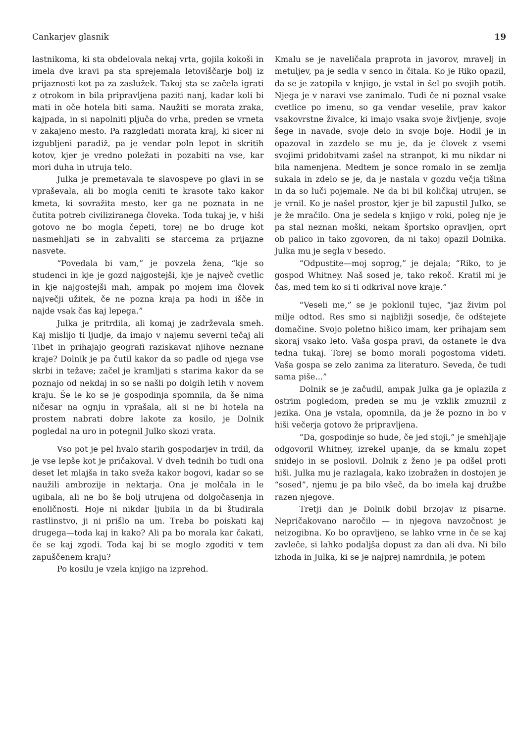Cankarjev glasnik 19
lastnikoma, ki sta obdelovala nekaj vrta, gojila kokoši in imela dve kravi pa sta sprejemala letoviščarje bolj iz prijaznosti kot pa za zaslužek. Takoj sta se začela igrati z otrokom in bila pripravljena paziti nanj, kadar koli bi mati in oče hotela biti sama. Naužiti se morata zraka, kajpada, in si napolniti pljuča do vrha, preden se vrneta v zakajeno mesto. Pa razgledati morata kraj, ki sicer ni izgubljeni paradiž, pa je vendar poln lepot in skritih kotov, kjer je vredno poležati in pozabiti na vse, kar mori duha in utruja telo.
Julka je premetavala te slavospeve po glavi in se vpraševala, ali bo mogla ceniti te krasote tako kakor kmeta, ki sovražita mesto, ker ga ne poznata in ne čutita potreb civiliziranega človeka. Toda tukaj je, v hiši gotovo ne bo mogla čepeti, torej ne bo druge kot nasmehljati se in zahvaliti se starcema za prijazne nasvete.
“Povedala bi vam,” je povzela žena, “kje so studenci in kje je gozd najgostejši, kje je največ cvetlic in kje najgostejši mah, ampak po mojem ima človek največji užitek, če ne pozna kraja pa hodi in išče in najde vsak čas kaj lepega.”
Julka je pritrdila, ali komaj je zadrževala smeh. Kaj mislijo ti ljudje, da imajo v najemu severni tečaj ali Tibet in prihajajo geografi raziskavat njihove neznane kraje? Dolnik je pa čutil kakor da so padle od njega vse skrbi in težave; začel je kramljati s starima kakor da se poznajo od nekdaj in so se našli po dolgih letih v novem kraju. Še le ko se je gospodinja spomnila, da še nima ničesar na ognju in vprašala, ali si ne bi hotela na prostem nabrati dobre lakote za kosilo, je Dolnik pogledal na uro in potegnil Julko skozi vrata.
Vso pot je pel hvalo starih gospodarjev in trdil, da je vse lepše kot je pričakoval. V dveh tednih bo tudi ona deset let mlajša in tako sveža kakor bogovi, kadar so se naužili ambrozije in nektarja. Ona je molčala in le ugibala, ali ne bo še bolj utrujena od dolgočasenja in enoličnosti. Hoje ni nikdar ljubila in da bi študirala rastlinstvo, ji ni prišlo na um. Treba bo poiskati kaj drugega—toda kaj in kako? Ali pa bo morala kar čakati, če se kaj zgodi. Toda kaj bi se moglo zgoditi v tem zapuščenem kraju?
Po kosilu je vzela knjigo na izprehod.
Kmalu se je naveličala praprota in javorov, mravelj in metuljev, pa je sedla v senco in čitala. Ko je Riko opazil, da se je zatopila v knjigo, je vstal in šel po svojih potih. Njega je v naravi vse zanimalo. Tudi če ni poznal vsake cvetlice po imenu, so ga vendar veselile, prav kakor vsakovrstne živalce, ki imajo vsaka svoje življenje, svoje šege in navade, svoje delo in svoje boje. Hodil je in opazoval in zazdelo se mu je, da je človek z vsemi svojimi pridobitvami zašel na stranpot, ki mu nikdar ni bila namenjena. Medtem je sonce romalo in se zemlja sukala in zdelo se je, da je nastala v gozdu večja tišina in da so luči pojemale. Ne da bi bil količkaj utrujen, se je vrnil. Ko je našel prostor, kjer je bil zapustil Julko, se je že mračilo. Ona je sedela s knjigo v roki, poleg nje je pa stal neznan moški, nekam športsko opravljen, oprt ob palico in tako zgovoren, da ni takoj opazil Dolnika. Julka mu je segla v besedo.
“Odpustite—moj soprog,” je dejala; “Riko, to je gospod Whitney. Naš sosed je, tako rekoč. Kratil mi je čas, med tem ko si ti odkrival nove kraje.”
“Veseli me,” se je poklonil tujec, “jaz živim pol milje odtod. Res smo si najbližji sosedje, če odštejete domačine. Svojo poletno hišico imam, ker prihajam sem skoraj vsako leto. Vaša gospa pravi, da ostanete le dva tedna tukaj. Torej se bomo morali pogostoma videti. Vaša gospa se zelo zanima za literaturo. Seveda, če tudi sama piše...”
Dolnik se je začudil, ampak Julka ga je oplazila z ostrim pogledom, preden se mu je vzklik zmuznil z jezika. Ona je vstala, opomnila, da je že pozno in bo v hiši večerja gotovo že pripravljena.
“Da, gospodinje so hude, če jed stoji,” je smehljaje odgovoril Whitney, izrekel upanje, da se kmalu zopet snidejo in se poslovil. Dolnik z ženo je pa odšel proti hiši. Julka mu je razlagala, kako izobražen in dostojen je “sosed”, njemu je pa bilo všeč, da bo imela kaj družbe razen njegove.
Tretji dan je Dolnik dobil brzojav iz pisarne. Nepričakovano naročilo — in njegova navzočnost je neizogibna. Ko bo opravljeno, se lahko vrne in če se kaj zavleče, si lahko podaljša dopust za dan ali dva. Ni bilo izhoda in Julka, ki se je najprej namrdnila, je potem